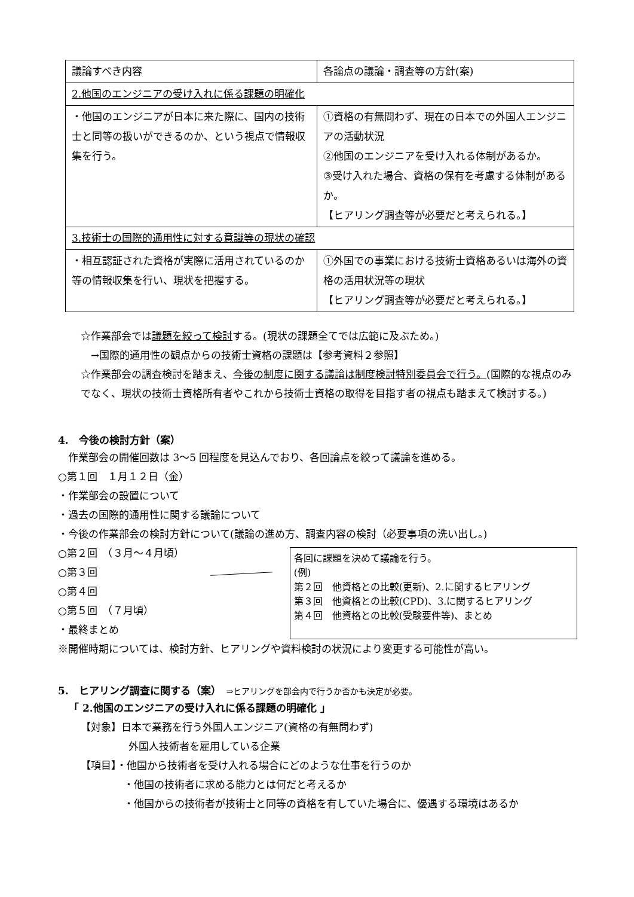| 議論すべき内容 | 各論点の議論・調査等の方針(案) |
| 2.他国のエンジニアの受け入れに係る課題の明確化 | |
| ・他国のエンジニアが日本に来た際に、国内の技術士と同等の扱いができるのか、という視点で情報収集を行う。 | ①資格の有無問わず、現在の日本での外国人エンジニアの活動状況 ②他国のエンジニアを受け入れる体制があるか。 ③受け入れた場合、資格の保有を考慮する体制があるか。 【ヒアリング調査等が必要だと考えられる。】 |
| 3.技術士の国際的通用性に対する意識等の現状の確認 | |
| ・相互認証された資格が実際に活用されているのか等の情報収集を行い、現状を把握する。 | ①外国での事業における技術士資格あるいは海外の資格の活用状況等の現状 【ヒアリング調査等が必要だと考えられる。】 |
☆作業部会では議題を絞って検討する。(現状の課題全てでは広範に及ぶため。)
　→国際的通用性の観点からの技術士資格の課題は【参考資料２参照】
☆作業部会の調査検討を踏まえ、今後の制度に関する議論は制度検討特別委員会で行う。(国際的な視点のみでなく、現状の技術士資格所有者やこれから技術士資格の取得を目指す者の視点も踏まえて検討する。)
4.　今後の検討方針（案）
　作業部会の開催回数は 3～5 回程度を見込んでおり、各回論点を絞って議論を進める。
○第１回　１月１２日（金）
・作業部会の設置について
・過去の国際的通用性に関する議論について
・今後の作業部会の検討方針について(議論の進め方、調査内容の検討（必要事項の洗い出し。)
○第２回　（３月～４月頃）
○第３回
○第４回
○第５回　（７月頃）
・最終まとめ
各回に課題を決めて議論を行う。
(例)
第２回　他資格との比較(更新)、2.に関するヒアリング
第３回　他資格との比較(CPD)、3.に関するヒアリング
第４回　他資格との比較(受験要件等)、まとめ
※開催時期については、検討方針、ヒアリングや資料検討の状況により変更する可能性が高い。
5.　ヒアリング調査に関する（案）　⇒ヒアリングを部会内で行うか否かも決定が必要。
「 2.他国のエンジニアの受け入れに係る課題の明確化 」
【対象】日本で業務を行う外国人エンジニア(資格の有無問わず)
外国人技術者を雇用している企業
【項目】・他国から技術者を受け入れる場合にどのような仕事を行うのか
・他国の技術者に求める能力とは何だと考えるか
・他国からの技術者が技術士と同等の資格を有していた場合に、優遇する環境はあるか